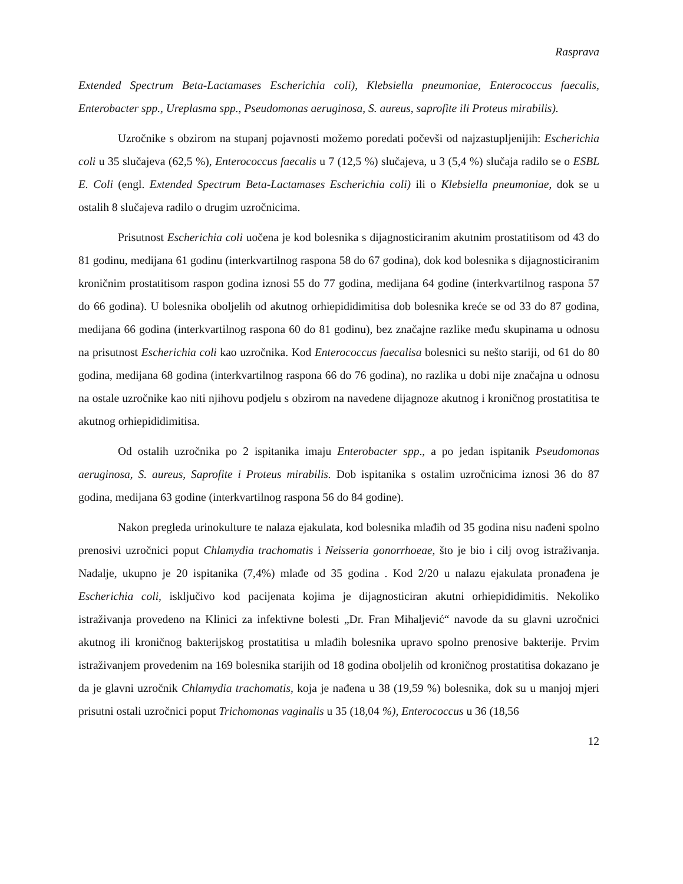Rasprava
Extended Spectrum Beta-Lactamases Escherichia coli), Klebsiella pneumoniae, Enterococcus faecalis, Enterobacter spp., Ureplasma spp., Pseudomonas aeruginosa, S. aureus, saprofite ili Proteus mirabilis).
Uzročnike s obzirom na stupanj pojavnosti možemo poredati počevši od najzastupljenijih: Escherichia coli u 35 slučajeva (62,5 %), Enterococcus faecalis u 7 (12,5 %) slučajeva, u 3 (5,4 %) slučaja radilo se o ESBL E. Coli (engl. Extended Spectrum Beta-Lactamases Escherichia coli) ili o Klebsiella pneumoniae, dok se u ostalih 8 slučajeva radilo o drugim uzročnicima.
Prisutnost Escherichia coli uočena je kod bolesnika s dijagnosticiranim akutnim prostatitisom od 43 do 81 godinu, medijana 61 godinu (interkvartilnog raspona 58 do 67 godina), dok kod bolesnika s dijagnosticiranim kroničnim prostatitisom raspon godina iznosi 55 do 77 godina, medijana 64 godine (interkvartilnog raspona 57 do 66 godina). U bolesnika oboljelih od akutnog orhiepididimitisa dob bolesnika kreće se od 33 do 87 godina, medijana 66 godina (interkvartilnog raspona 60 do 81 godinu), bez značajne razlike među skupinama u odnosu na prisutnost Escherichia coli kao uzročnika. Kod Enterococcus faecalisa bolesnici su nešto stariji, od 61 do 80 godina, medijana 68 godina (interkvartilnog raspona 66 do 76 godina), no razlika u dobi nije značajna u odnosu na ostale uzročnike kao niti njihovu podjelu s obzirom na navedene dijagnoze akutnog i kroničnog prostatitisa te akutnog orhiepididimitisa.
Od ostalih uzročnika po 2 ispitanika imaju Enterobacter spp., a po jedan ispitanik Pseudomonas aeruginosa, S. aureus, Saprofite i Proteus mirabilis. Dob ispitanika s ostalim uzročnicima iznosi 36 do 87 godina, medijana 63 godine (interkvartilnog raspona 56 do 84 godine).
Nakon pregleda urinokulture te nalaza ejakulata, kod bolesnika mlađih od 35 godina nisu nađeni spolno prenosivi uzročnici poput Chlamydia trachomatis i Neisseria gonorrhoeae, što je bio i cilj ovog istraživanja. Nadalje, ukupno je 20 ispitanika (7,4%) mlađe od 35 godina . Kod 2/20 u nalazu ejakulata pronađena je Escherichia coli, isključivo kod pacijenata kojima je dijagnosticiran akutni orhiepididimitis. Nekoliko istraživanja provedeno na Klinici za infektivne bolesti „Dr. Fran Mihaljević“ navode da su glavni uzročnici akutnog ili kroničnog bakterijskog prostatitisa u mlađih bolesnika upravo spolno prenosive bakterije. Prvim istraživanjem provedenim na 169 bolesnika starijih od 18 godina oboljelih od kroničnog prostatitisa dokazano je da je glavni uzročnik Chlamydia trachomatis, koja je nađena u 38 (19,59 %) bolesnika, dok su u manjoj mjeri prisutni ostali uzročnici poput Trichomonas vaginalis u 35 (18,04 %), Enterococcus u 36 (18,56
12